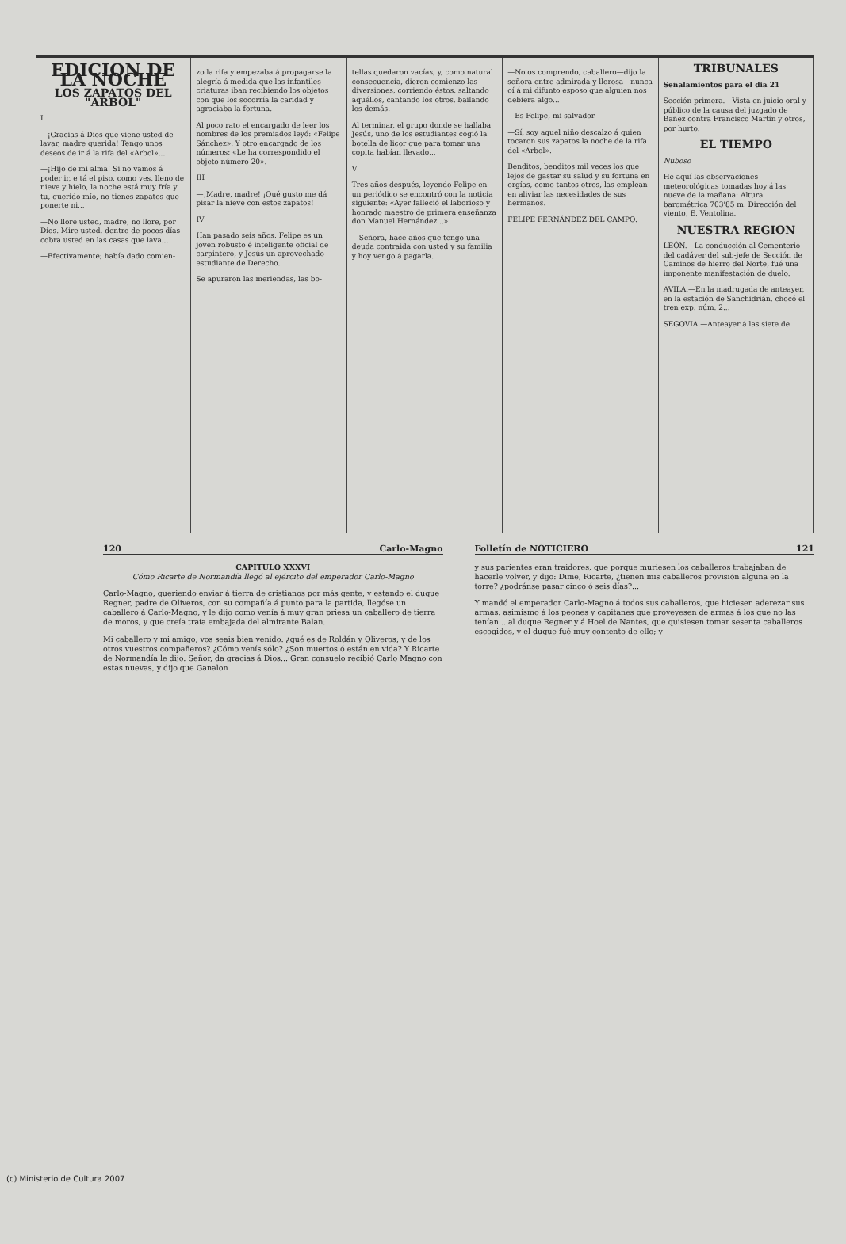EDICION DE LA NOCHE
LOS ZAPATOS DEL "ARBOL"
I
—¡Gracias á Dios que viene usted de lavar, madre querida! Tengo unos deseos de ir á la rifa del «Arbol»...
—¡Hijo de mi alma! Si no vamos á poder ir, e tá el piso, como ves, lleno de nieve y hielo, la noche está muy fría y tu, querido mío, no tienes zapatos que ponerte ni...
—No llore usted, madre, no llore, por Dios. Mire usted, dentro de pocos días cobra usted en las casas que lava...
—Efectivamente; había dado comien-
zo la rifa y empezaba á propagarse la alegría á medida que las infantiles criaturas iban recibiendo los objetos con que los socorría la caridad y agraciaba la fortuna.
Al poco rato el encargado de leer los nombres de los premiados leyó: «Felipe Sánchez». Y otro encargado de los números: «Le ha correspondido el objeto número 20».
III
—¡Madre, madre! ¡Qué gusto me dá pisar la nieve con estos zapatos!
IV
Han pasado seis años. Felipe es un joven robusto é inteligente oficial de carpintero, y Jesús un aprovechado estudiante de Derecho.
Se apuraron las meriendas, las bo-
tellas quedaron vacías, y, como natural consecuencia, dieron comienzo las diversiones, corriendo éstos, saltando aquéllos, cantando los otros, bailando los demás.
Al terminar, el grupo donde se hallaba Jesús, uno de los estudiantes cogió la botella de licor que para tomar una copita habían llevado...
V
Tres años después, leyendo Felipe en un periódico se encontró con la noticia siguiente: «Ayer falleció el laborioso y honrado maestro de primera enseñanza don Manuel Hernández...»
—Señora, hace años que tengo una deuda contraida con usted y su familia y hoy vengo á pagarla.
—No os comprendo, caballero—dijo la señora entre admirada y llorosa—nunca oí á mi difunto esposo que alguien nos debiera algo...
—Es Felipe, mi salvador.
—Sí, soy aquel niño descalzo á quien tocaron sus zapatos la noche de la rifa del «Arbol».
Benditos, benditos mil veces los que lejos de gastar su salud y su fortuna en orgías, como tantos otros, las emplean en aliviar las necesidades de sus hermanos.
FELIPE FERNÁNDEZ DEL CAMPO.
TRIBUNALES
Señalamientos para el dia 21
Sección primera.—Vista en juicio oral y público de la causa del juzgado de Bañez contra Francisco Martín y otros, por hurto.
EL TIEMPO
Nuboso
He aquí las observaciones meteorológicas tomadas hoy á las nueve de la mañana: Altura barométrica 703'85 m. Dirección del viento, E. Ventolina.
NUESTRA REGION
LEÓN.—La conducción al Cementerio del cadáver del sub-jefe de Sección de Caminos de hierro del Norte, fué una imponente manifestación de duelo.
AVILA.—En la madrugada de anteayer, en la estación de Sanchidrián, chocó el tren exp. núm. 2...
SEGOVIA.—Anteayer á las siete de
120 Carlo-Magno
CAPÍTULO XXXVI
Cómo Ricarte de Normandía llegó al ejército del emperador Carlo-Magno
Carlo-Magno, queriendo enviar á tierra de cristianos por más gente, y estando el duque Regner, padre de Oliveros, con su compañía á punto para la partida, llegóse un caballero á Carlo-Magno, y le dijo como venía á muy gran priesa un caballero de tierra de moros, y que creía traía embajada del almirante Balan.
Mi caballero y mi amigo, vos seais bien venido: ¿qué es de Roldán y Oliveros, y de los otros vuestros compañeros? ¿Cómo venís sólo? ¿Son muertos ó están en vida? Y Ricarte de Normandía le dijo: Señor, da gracias á Dios... Gran consuelo recibió Carlo Magno con estas nuevas, y dijo que Ganalon
Folletín de NOTICIERO 121
y sus parientes eran traidores, que porque muriesen los caballeros trabajaban de hacerle volver, y dijo: Dime, Ricarte, ¿tienen mis caballeros provisión alguna en la torre? ¿podránse pasar cinco ó seis días?...
Y mandó el emperador Carlo-Magno á todos sus caballeros, que hiciesen aderezar sus armas: asimismo á los peones y capitanes que proveyesen de armas á los que no las tenían... al duque Regner y á Hoel de Nantes, que quisiesen tomar sesenta caballeros escogidos, y el duque fué muy contento de ello; y
(c) Ministerio de Cultura 2007